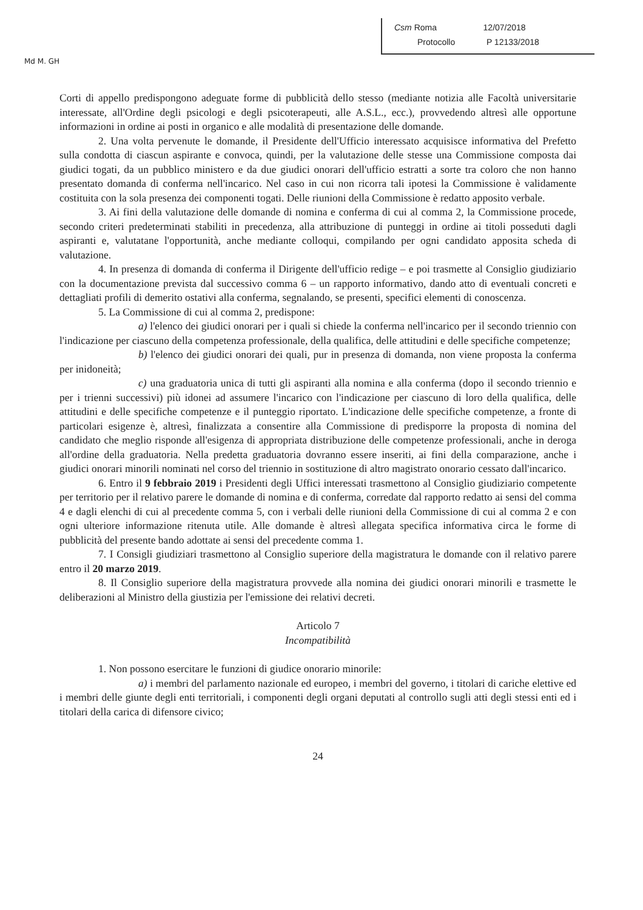Md M. GH
Csm Roma 12/07/2018
Protocollo P 12133/2018
Corti di appello predispongono adeguate forme di pubblicità dello stesso (mediante notizia alle Facoltà universitarie interessate, all'Ordine degli psicologi e degli psicoterapeuti, alle A.S.L., ecc.), provvedendo altresì alle opportune informazioni in ordine ai posti in organico e alle modalità di presentazione delle domande.
2. Una volta pervenute le domande, il Presidente dell'Ufficio interessato acquisisce informativa del Prefetto sulla condotta di ciascun aspirante e convoca, quindi, per la valutazione delle stesse una Commissione composta dai giudici togati, da un pubblico ministero e da due giudici onorari dell'ufficio estratti a sorte tra coloro che non hanno presentato domanda di conferma nell'incarico. Nel caso in cui non ricorra tali ipotesi la Commissione è validamente costituita con la sola presenza dei componenti togati. Delle riunioni della Commissione è redatto apposito verbale.
3. Ai fini della valutazione delle domande di nomina e conferma di cui al comma 2, la Commissione procede, secondo criteri predeterminati stabiliti in precedenza, alla attribuzione di punteggi in ordine ai titoli posseduti dagli aspiranti e, valutatane l'opportunità, anche mediante colloqui, compilando per ogni candidato apposita scheda di valutazione.
4. In presenza di domanda di conferma il Dirigente dell'ufficio redige – e poi trasmette al Consiglio giudiziario con la documentazione prevista dal successivo comma 6 – un rapporto informativo, dando atto di eventuali concreti e dettagliati profili di demerito ostativi alla conferma, segnalando, se presenti, specifici elementi di conoscenza.
5. La Commissione di cui al comma 2, predispone:
a) l'elenco dei giudici onorari per i quali si chiede la conferma nell'incarico per il secondo triennio con l'indicazione per ciascuno della competenza professionale, della qualifica, delle attitudini e delle specifiche competenze;
b) l'elenco dei giudici onorari dei quali, pur in presenza di domanda, non viene proposta la conferma per inidoneità;
c) una graduatoria unica di tutti gli aspiranti alla nomina e alla conferma (dopo il secondo triennio e per i trienni successivi) più idonei ad assumere l'incarico con l'indicazione per ciascuno di loro della qualifica, delle attitudini e delle specifiche competenze e il punteggio riportato. L'indicazione delle specifiche competenze, a fronte di particolari esigenze è, altresì, finalizzata a consentire alla Commissione di predisporre la proposta di nomina del candidato che meglio risponde all'esigenza di appropriata distribuzione delle competenze professionali, anche in deroga all'ordine della graduatoria. Nella predetta graduatoria dovranno essere inseriti, ai fini della comparazione, anche i giudici onorari minorili nominati nel corso del triennio in sostituzione di altro magistrato onorario cessato dall'incarico.
6. Entro il 9 febbraio 2019 i Presidenti degli Uffici interessati trasmettono al Consiglio giudiziario competente per territorio per il relativo parere le domande di nomina e di conferma, corredate dal rapporto redatto ai sensi del comma 4 e dagli elenchi di cui al precedente comma 5, con i verbali delle riunioni della Commissione di cui al comma 2 e con ogni ulteriore informazione ritenuta utile. Alle domande è altresì allegata specifica informativa circa le forme di pubblicità del presente bando adottate ai sensi del precedente comma 1.
7. I Consigli giudiziari trasmettono al Consiglio superiore della magistratura le domande con il relativo parere entro il 20 marzo 2019.
8. Il Consiglio superiore della magistratura provvede alla nomina dei giudici onorari minorili e trasmette le deliberazioni al Ministro della giustizia per l'emissione dei relativi decreti.
Articolo 7
Incompatibilità
1. Non possono esercitare le funzioni di giudice onorario minorile:
a) i membri del parlamento nazionale ed europeo, i membri del governo, i titolari di cariche elettive ed i membri delle giunte degli enti territoriali, i componenti degli organi deputati al controllo sugli atti degli stessi enti ed i titolari della carica di difensore civico;
24